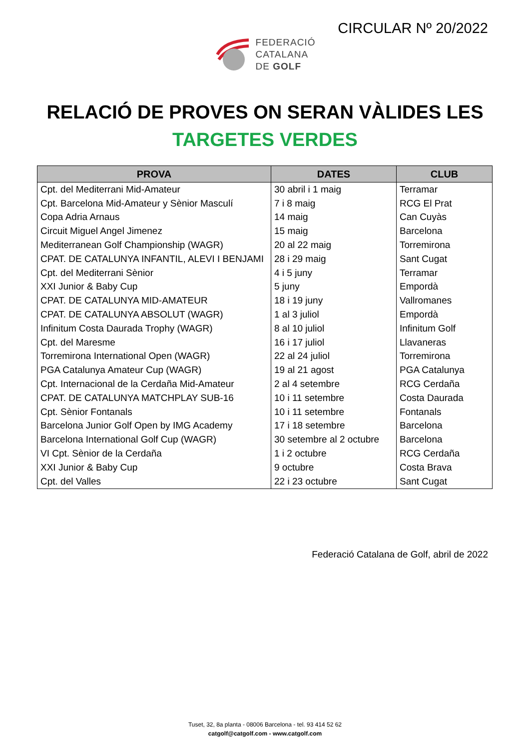CIRCULAR Nº 20/2022
FEDERACIÓ
CATALANA
DE GOLF
RELACIÓ DE PROVES ON SERAN VÀLIDES LES
TARGETES VERDES
| PROVA | DATES | CLUB |
| --- | --- | --- |
| Cpt. del Mediterrani Mid-Amateur | 30 abril i 1 maig | Terramar |
| Cpt. Barcelona Mid-Amateur y Sènior Masculí | 7 i 8 maig | RCG El Prat |
| Copa Adria Arnaus | 14 maig | Can Cuyàs |
| Circuit Miguel Angel Jimenez | 15 maig | Barcelona |
| Mediterranean Golf Championship (WAGR) | 20 al 22 maig | Torremirona |
| CPAT. DE CATALUNYA INFANTIL, ALEVI I BENJAMI | 28 i 29 maig | Sant Cugat |
| Cpt. del Mediterrani Sènior | 4 i 5 juny | Terramar |
| XXI Junior & Baby Cup | 5 juny | Empordà |
| CPAT. DE CATALUNYA MID-AMATEUR | 18 i 19 juny | Vallromanes |
| CPAT. DE CATALUNYA ABSOLUT (WAGR) | 1 al 3 juliol | Empordà |
| Infinitum Costa Daurada Trophy (WAGR) | 8 al 10 juliol | Infinitum Golf |
| Cpt. del Maresme | 16 i 17 juliol | Llavaneras |
| Torremirona International Open (WAGR) | 22 al 24 juliol | Torremirona |
| PGA Catalunya Amateur Cup (WAGR) | 19 al 21 agost | PGA Catalunya |
| Cpt. Internacional de la Cerdaña Mid-Amateur | 2 al 4 setembre | RCG Cerdaña |
| CPAT. DE CATALUNYA MATCHPLAY SUB-16 | 10 i 11 setembre | Costa Daurada |
| Cpt. Sènior Fontanals | 10 i 11 setembre | Fontanals |
| Barcelona Junior Golf Open by IMG Academy | 17 i 18 setembre | Barcelona |
| Barcelona International Golf Cup (WAGR) | 30 setembre al 2 octubre | Barcelona |
| VI Cpt. Sènior de la Cerdaña | 1 i 2 octubre | RCG Cerdaña |
| XXI Junior & Baby Cup | 9 octubre | Costa Brava |
| Cpt. del Valles | 22 i 23 octubre | Sant Cugat |
Federació Catalana de Golf, abril de 2022
Tuset, 32, 8a planta - 08006 Barcelona - tel. 93 414 52 62
catgolf@catgolf.com - www.catgolf.com